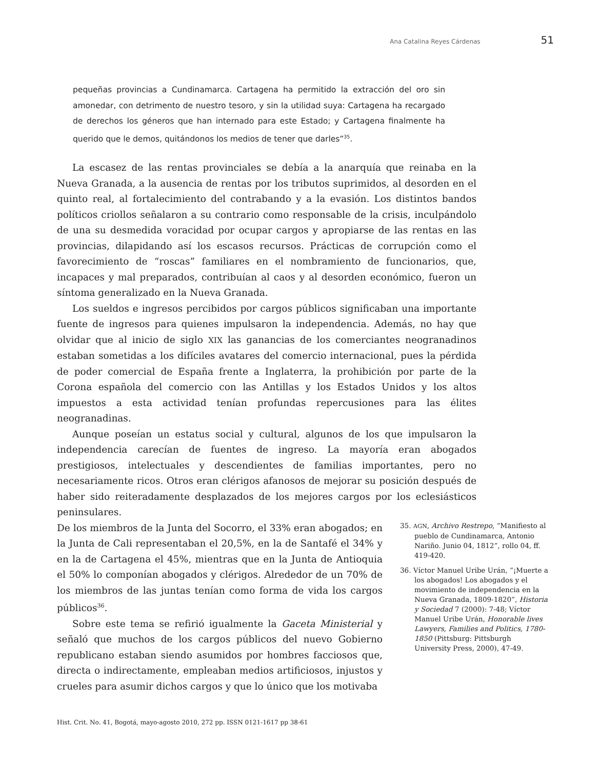Ana Catalina Reyes Cárdenas 51
pequeñas provincias a Cundinamarca. Cartagena ha permitido la extracción del oro sin amonedar, con detrimento de nuestro tesoro, y sin la utilidad suya: Cartagena ha recargado de derechos los géneros que han internado para este Estado; y Cartagena finalmente ha querido que le demos, quitándonos los medios de tener que darles”<sup>35</sup>.
La escasez de las rentas provinciales se debía a la anarquía que reinaba en la Nueva Granada, a la ausencia de rentas por los tributos suprimidos, al desorden en el quinto real, al fortalecimiento del contrabando y a la evasión. Los distintos bandos políticos criollos señalaron a su contrario como responsable de la crisis, inculpándolo de una su desmedida voracidad por ocupar cargos y apropiarse de las rentas en las provincias, dilapidando así los escasos recursos. Prácticas de corrupción como el favorecimiento de “roscas” familiares en el nombramiento de funcionarios, que, incapaces y mal preparados, contribuían al caos y al desorden económico, fueron un síntoma generalizado en la Nueva Granada.
Los sueldos e ingresos percibidos por cargos públicos significaban una importante fuente de ingresos para quienes impulsaron la independencia. Además, no hay que olvidar que al inicio de siglo XIX las ganancias de los comerciantes neogranadinos estaban sometidas a los difíciles avatares del comercio internacional, pues la pérdida de poder comercial de España frente a Inglaterra, la prohibición por parte de la Corona española del comercio con las Antillas y los Estados Unidos y los altos impuestos a esta actividad tenían profundas repercusiones para las élites neogranadinas.
Aunque poseían un estatus social y cultural, algunos de los que impulsaron la independencia carecían de fuentes de ingreso. La mayoría eran abogados prestigiosos, intelectuales y descendientes de familias importantes, pero no necesariamente ricos. Otros eran clérigos afanosos de mejorar su posición después de haber sido reiteradamente desplazados de los mejores cargos por los eclesiásticos peninsulares.
De los miembros de la Junta del Socorro, el 33% eran abogados; en la Junta de Cali representaban el 20,5%, en la de Santafé el 34% y en la de Cartagena el 45%, mientras que en la Junta de Antioquia el 50% lo componían abogados y clérigos. Alrededor de un 70% de los miembros de las juntas tenían como forma de vida los cargos públicos<sup>36</sup>.
Sobre este tema se refirió igualmente la Gaceta Ministerial y señaló que muchos de los cargos públicos del nuevo Gobierno republicano estaban siendo asumidos por hombres facciosos que, directa o indirectamente, empleaban medios artificiosos, injustos y crueles para asumir dichos cargos y que lo único que los motivaba
35. AGN, Archivo Restrepo, “Manifiesto al pueblo de Cundinamarca, Antonio Nariño. Junio 04, 1812”, rollo 04, ff. 419-420.
36. Víctor Manuel Uribe Urán, “¡Muerte a los abogados! Los abogados y el movimiento de independencia en la Nueva Granada, 1809-1820”, Historia y Sociedad 7 (2000): 7-48; Víctor Manuel Uribe Urán, Honorable lives Lawyers, Families and Politics, 1780-1850 (Pittsburg: Pittsburgh University Press, 2000), 47-49.
Hist. Crit. No. 41, Bogotá, mayo-agosto 2010, 272 pp. ISSN 0121-1617 pp 38-61